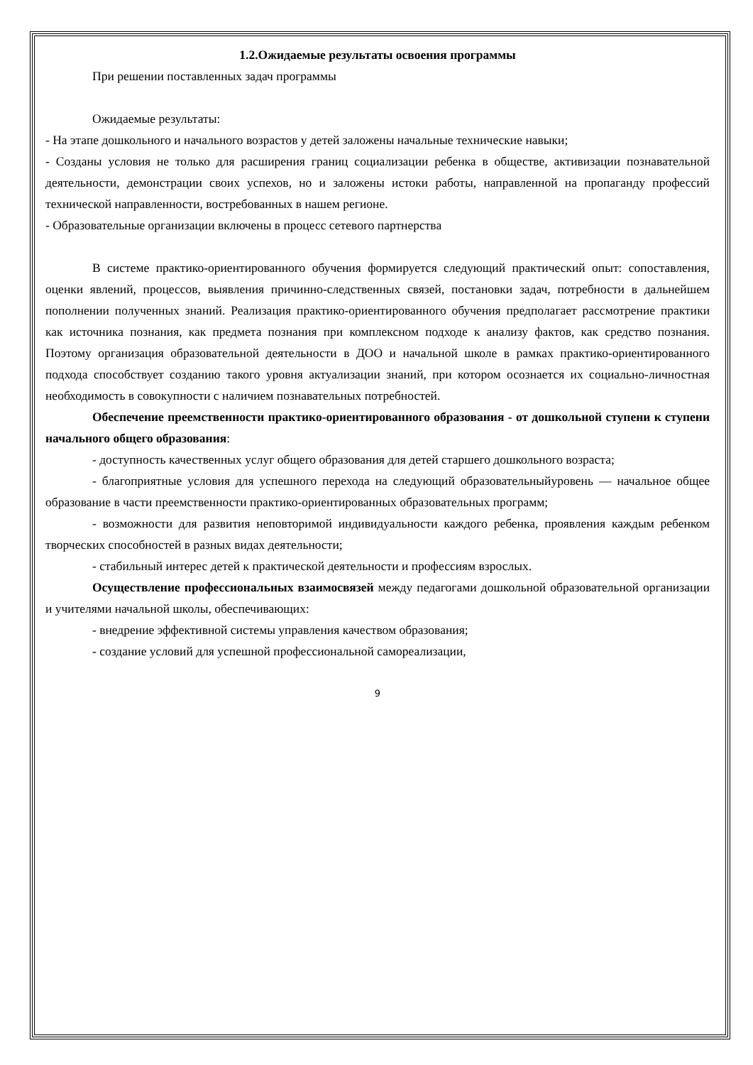1.2.Ожидаемые результаты освоения программы
При решении поставленных задач программы
Ожидаемые результаты:
- На этапе дошкольного и начального возрастов у детей заложены начальные технические навыки;
- Созданы условия не только для расширения границ социализации ребенка в обществе, активизации познавательной деятельности, демонстрации своих успехов, но и заложены истоки работы, направленной на пропаганду профессий технической направленности, востребованных в нашем регионе.
- Образовательные организации включены в процесс сетевого партнерства
В системе практико-ориентированного обучения формируется следующий практический опыт: сопоставления, оценки явлений, процессов, выявления причинно-следственных связей, постановки задач, потребности в дальнейшем пополнении полученных знаний. Реализация практико-ориентированного обучения предполагает рассмотрение практики как источника познания, как предмета познания при комплексном подходе к анализу фактов, как средство познания. Поэтому организация образовательной деятельности в ДОО и начальной школе в рамках практико-ориентированного подхода способствует созданию такого уровня актуализации знаний, при котором осознается их социально-личностная необходимость в совокупности с наличием познавательных потребностей.
Обеспечение преемственности практико-ориентированного образования - от дошкольной ступени к ступени начального общего образования:
- доступность качественных услуг общего образования для детей старшего дошкольного возраста;
- благоприятные условия для успешного перехода на следующий образовательныйуровень — начальное общее образование в части преемственности практико-ориентированных образовательных программ;
- возможности для развития неповторимой индивидуальности каждого ребенка, проявления каждым ребенком творческих способностей в разных видах деятельности;
- стабильный интерес детей к практической деятельности и профессиям взрослых.
Осуществление профессиональных взаимосвязей между педагогами дошкольной образовательной организации и учителями начальной школы, обеспечивающих:
- внедрение эффективной системы управления качеством образования;
- создание условий для успешной профессиональной самореализации,
9